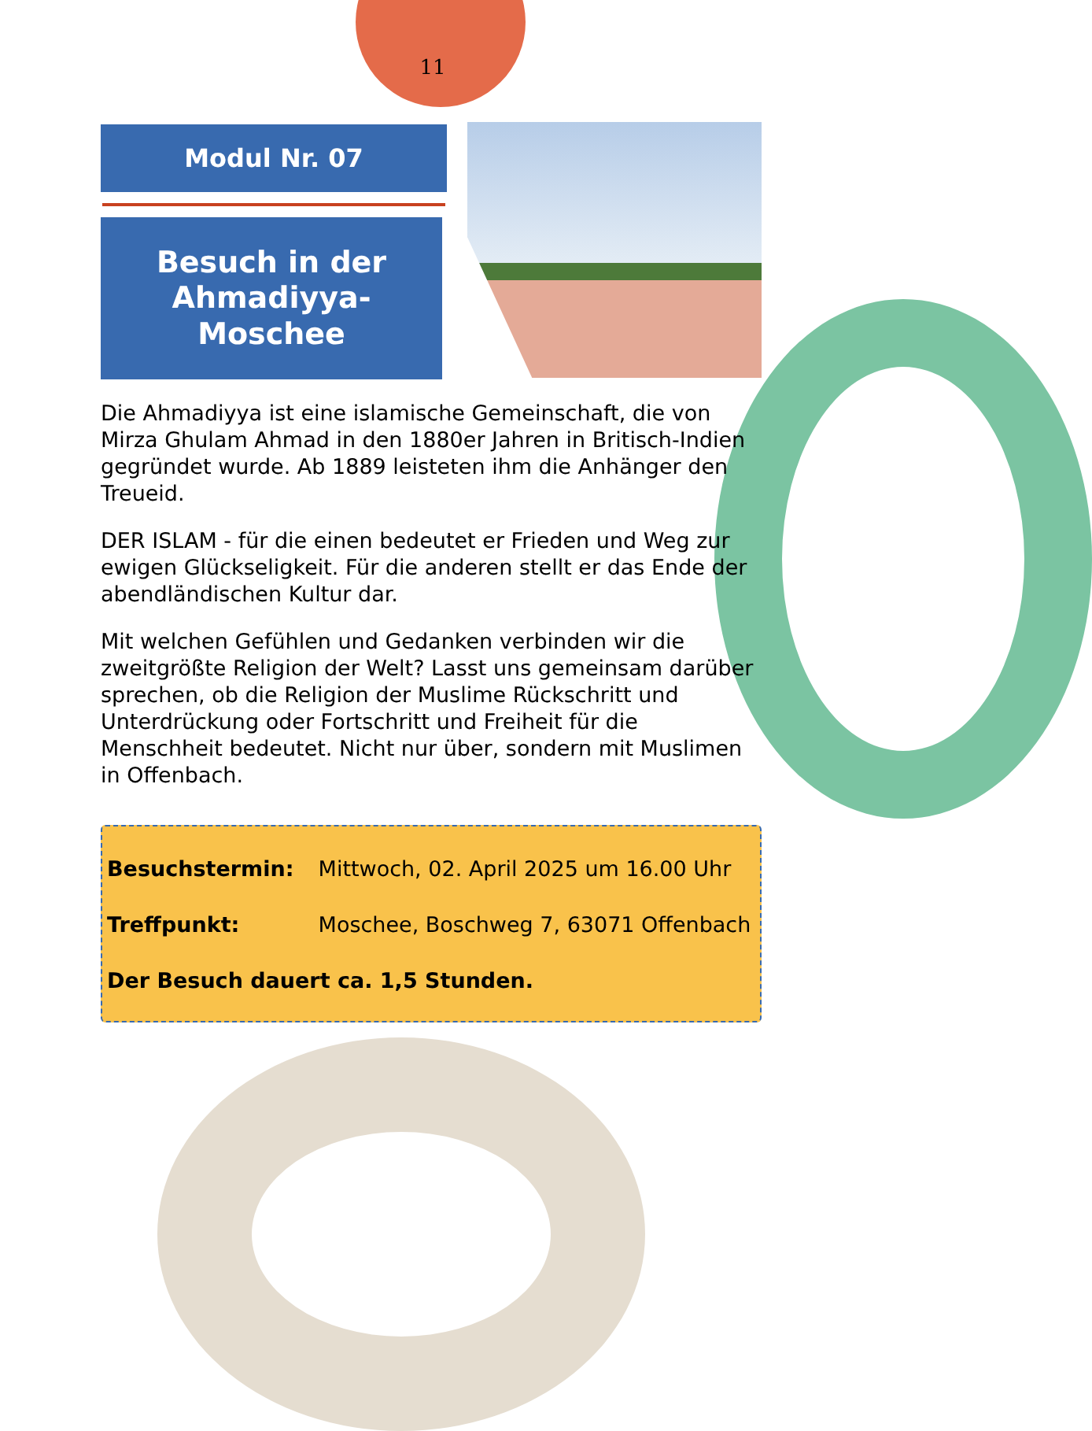11
Modul Nr. 07
Besuch in der
Ahmadiyya-Moschee
Die Ahmadiyya ist eine islamische Gemeinschaft, die von Mirza Ghulam Ahmad in den 1880er Jahren in Britisch-Indien gegründet wurde. Ab 1889 leisteten ihm die Anhänger den Treueid.
DER ISLAM - für die einen bedeutet er Frieden und Weg zur ewigen Glückseligkeit. Für die anderen stellt er das Ende der abendländischen Kultur dar.
Mit welchen Gefühlen und Gedanken verbinden wir die zweitgrößte Religion der Welt? Lasst uns gemeinsam darüber sprechen, ob die Religion der Muslime Rückschritt und Unterdrückung oder Fortschritt und Freiheit für die Menschheit bedeutet. Nicht nur über, sondern mit Muslimen in Offenbach.
Besuchstermin: Mittwoch, 02. April 2025 um 16.00 Uhr
Treffpunkt: Moschee, Boschweg 7, 63071 Offenbach
Der Besuch dauert ca. 1,5 Stunden.